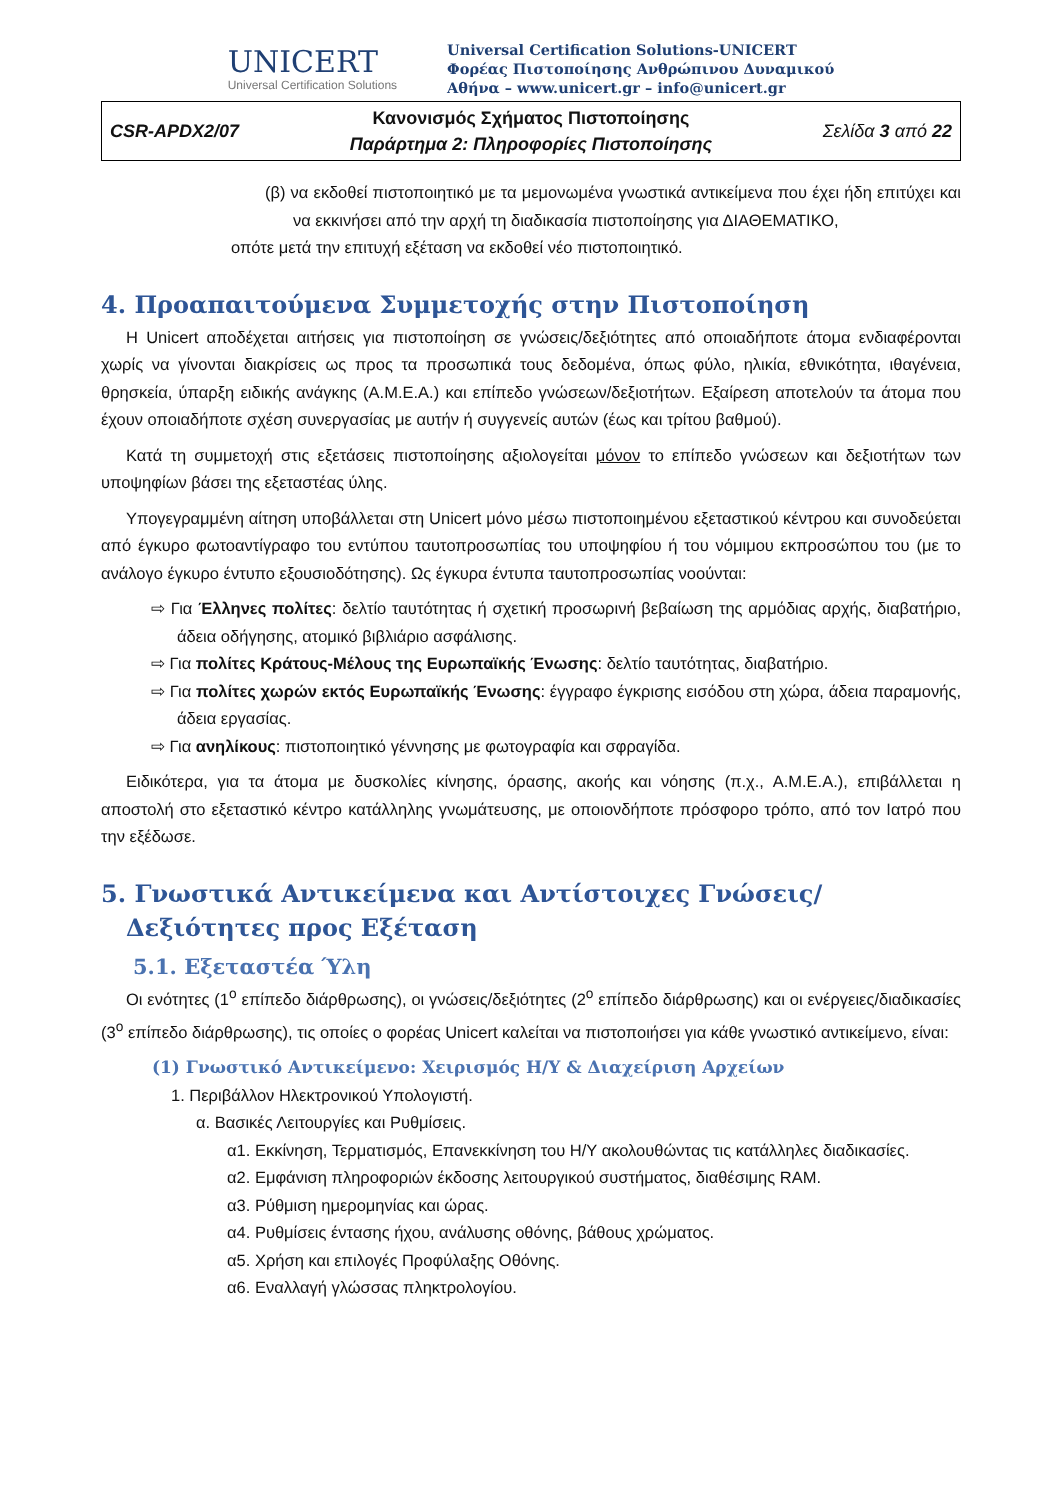UNICERT
Universal Certification Solutions
Universal Certification Solutions-UNICERT
Φορέας Πιστοποίησης Ανθρώπινου Δυναμικού
Αθήνα – www.unicert.gr – info@unicert.gr
| CSR-APDX2/07 | Κανονισμός Σχήματος Πιστοποίησης Παράρτημα 2: Πληροφορίες Πιστοποίησης | Σελίδα 3 από 22 |
(β) να εκδοθεί πιστοποιητικό με τα μεμονωμένα γνωστικά αντικείμενα που έχει ήδη επιτύχει και να εκκινήσει από την αρχή τη διαδικασία πιστοποίησης για ΔΙΑΘΕΜΑΤΙΚΟ,
οπότε μετά την επιτυχή εξέταση να εκδοθεί νέο πιστοποιητικό.
4. Προαπαιτούμενα Συμμετοχής στην Πιστοποίηση
Η Unicert αποδέχεται αιτήσεις για πιστοποίηση σε γνώσεις/δεξιότητες από οποιαδήποτε άτομα ενδιαφέρονται χωρίς να γίνονται διακρίσεις ως προς τα προσωπικά τους δεδομένα, όπως φύλο, ηλικία, εθνικότητα, ιθαγένεια, θρησκεία, ύπαρξη ειδικής ανάγκης (Α.Μ.Ε.Α.) και επίπεδο γνώσεων/δεξιοτήτων. Εξαίρεση αποτελούν τα άτομα που έχουν οποιαδήποτε σχέση συνεργασίας με αυτήν ή συγγενείς αυτών (έως και τρίτου βαθμού).
Κατά τη συμμετοχή στις εξετάσεις πιστοποίησης αξιολογείται μόνον το επίπεδο γνώσεων και δεξιοτήτων των υποψηφίων βάσει της εξεταστέας ύλης.
Υπογεγραμμένη αίτηση υποβάλλεται στη Unicert μόνο μέσω πιστοποιημένου εξεταστικού κέντρου και συνοδεύεται από έγκυρο φωτοαντίγραφο του εντύπου ταυτοπροσωπίας του υποψηφίου ή του νόμιμου εκπροσώπου του (με το ανάλογο έγκυρο έντυπο εξουσιοδότησης). Ως έγκυρα έντυπα ταυτοπροσωπίας νοούνται:
⇨ Για Έλληνες πολίτες: δελτίο ταυτότητας ή σχετική προσωρινή βεβαίωση της αρμόδιας αρχής, διαβατήριο, άδεια οδήγησης, ατομικό βιβλιάριο ασφάλισης.
⇨ Για πολίτες Κράτους-Μέλους της Ευρωπαϊκής Ένωσης: δελτίο ταυτότητας, διαβατήριο.
⇨ Για πολίτες χωρών εκτός Ευρωπαϊκής Ένωσης: έγγραφο έγκρισης εισόδου στη χώρα, άδεια παραμονής, άδεια εργασίας.
⇨ Για ανηλίκους: πιστοποιητικό γέννησης με φωτογραφία και σφραγίδα.
Ειδικότερα, για τα άτομα με δυσκολίες κίνησης, όρασης, ακοής και νόησης (π.χ., Α.Μ.Ε.Α.), επιβάλλεται η αποστολή στο εξεταστικό κέντρο κατάλληλης γνωμάτευσης, με οποιονδήποτε πρόσφορο τρόπο, από τον Ιατρό που την εξέδωσε.
5. Γνωστικά Αντικείμενα και Αντίστοιχες Γνώσεις/Δεξιότητες προς Εξέταση
5.1. Εξεταστέα Ύλη
Οι ενότητες (1<sup>ο</sup> επίπεδο διάρθρωσης), οι γνώσεις/δεξιότητες (2<sup>ο</sup> επίπεδο διάρθρωσης) και οι ενέργειες/διαδικασίες (3<sup>ο</sup> επίπεδο διάρθρωσης), τις οποίες ο φορέας Unicert καλείται να πιστοποιήσει για κάθε γνωστικό αντικείμενο, είναι:
(1) Γνωστικό Αντικείμενο: Χειρισμός Η/Υ & Διαχείριση Αρχείων
1. Περιβάλλον Ηλεκτρονικού Υπολογιστή.
α. Βασικές Λειτουργίες και Ρυθμίσεις.
α1. Εκκίνηση, Τερματισμός, Επανεκκίνηση του Η/Υ ακολουθώντας τις κατάλληλες διαδικασίες.
α2. Εμφάνιση πληροφοριών έκδοσης λειτουργικού συστήματος, διαθέσιμης RAM.
α3. Ρύθμιση ημερομηνίας και ώρας.
α4. Ρυθμίσεις έντασης ήχου, ανάλυσης οθόνης, βάθους χρώματος.
α5. Χρήση και επιλογές Προφύλαξης Οθόνης.
α6. Εναλλαγή γλώσσας πληκτρολογίου.